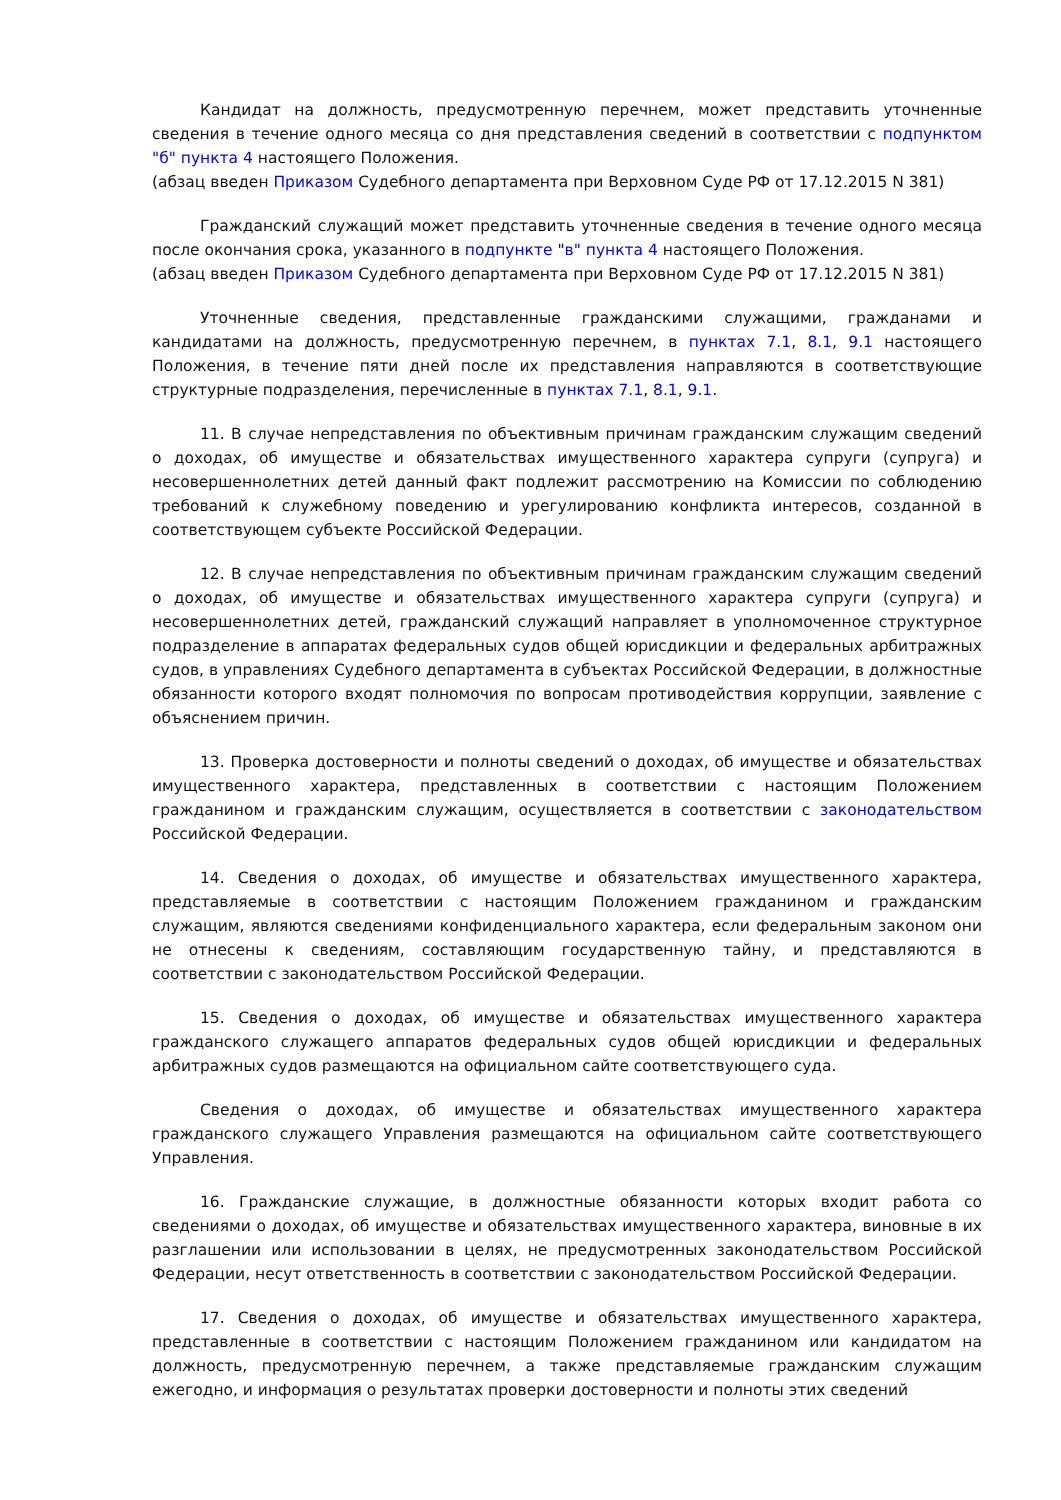Кандидат на должность, предусмотренную перечнем, может представить уточненные сведения в течение одного месяца со дня представления сведений в соответствии с подпунктом "б" пункта 4 настоящего Положения.
(абзац введен Приказом Судебного департамента при Верховном Суде РФ от 17.12.2015 N 381)
Гражданский служащий может представить уточненные сведения в течение одного месяца после окончания срока, указанного в подпункте "в" пункта 4 настоящего Положения.
(абзац введен Приказом Судебного департамента при Верховном Суде РФ от 17.12.2015 N 381)
Уточненные сведения, представленные гражданскими служащими, гражданами и кандидатами на должность, предусмотренную перечнем, в пунктах 7.1, 8.1, 9.1 настоящего Положения, в течение пяти дней после их представления направляются в соответствующие структурные подразделения, перечисленные в пунктах 7.1, 8.1, 9.1.
11. В случае непредставления по объективным причинам гражданским служащим сведений о доходах, об имуществе и обязательствах имущественного характера супруги (супруга) и несовершеннолетних детей данный факт подлежит рассмотрению на Комиссии по соблюдению требований к служебному поведению и урегулированию конфликта интересов, созданной в соответствующем субъекте Российской Федерации.
12. В случае непредставления по объективным причинам гражданским служащим сведений о доходах, об имуществе и обязательствах имущественного характера супруги (супруга) и несовершеннолетних детей, гражданский служащий направляет в уполномоченное структурное подразделение в аппаратах федеральных судов общей юрисдикции и федеральных арбитражных судов, в управлениях Судебного департамента в субъектах Российской Федерации, в должностные обязанности которого входят полномочия по вопросам противодействия коррупции, заявление с объяснением причин.
13. Проверка достоверности и полноты сведений о доходах, об имуществе и обязательствах имущественного характера, представленных в соответствии с настоящим Положением гражданином и гражданским служащим, осуществляется в соответствии с законодательством Российской Федерации.
14. Сведения о доходах, об имуществе и обязательствах имущественного характера, представляемые в соответствии с настоящим Положением гражданином и гражданским служащим, являются сведениями конфиденциального характера, если федеральным законом они не отнесены к сведениям, составляющим государственную тайну, и представляются в соответствии с законодательством Российской Федерации.
15. Сведения о доходах, об имуществе и обязательствах имущественного характера гражданского служащего аппаратов федеральных судов общей юрисдикции и федеральных арбитражных судов размещаются на официальном сайте соответствующего суда.
Сведения о доходах, об имуществе и обязательствах имущественного характера гражданского служащего Управления размещаются на официальном сайте соответствующего Управления.
16. Гражданские служащие, в должностные обязанности которых входит работа со сведениями о доходах, об имуществе и обязательствах имущественного характера, виновные в их разглашении или использовании в целях, не предусмотренных законодательством Российской Федерации, несут ответственность в соответствии с законодательством Российской Федерации.
17. Сведения о доходах, об имуществе и обязательствах имущественного характера, представленные в соответствии с настоящим Положением гражданином или кандидатом на должность, предусмотренную перечнем, а также представляемые гражданским служащим ежегодно, и информация о результатах проверки достоверности и полноты этих сведений